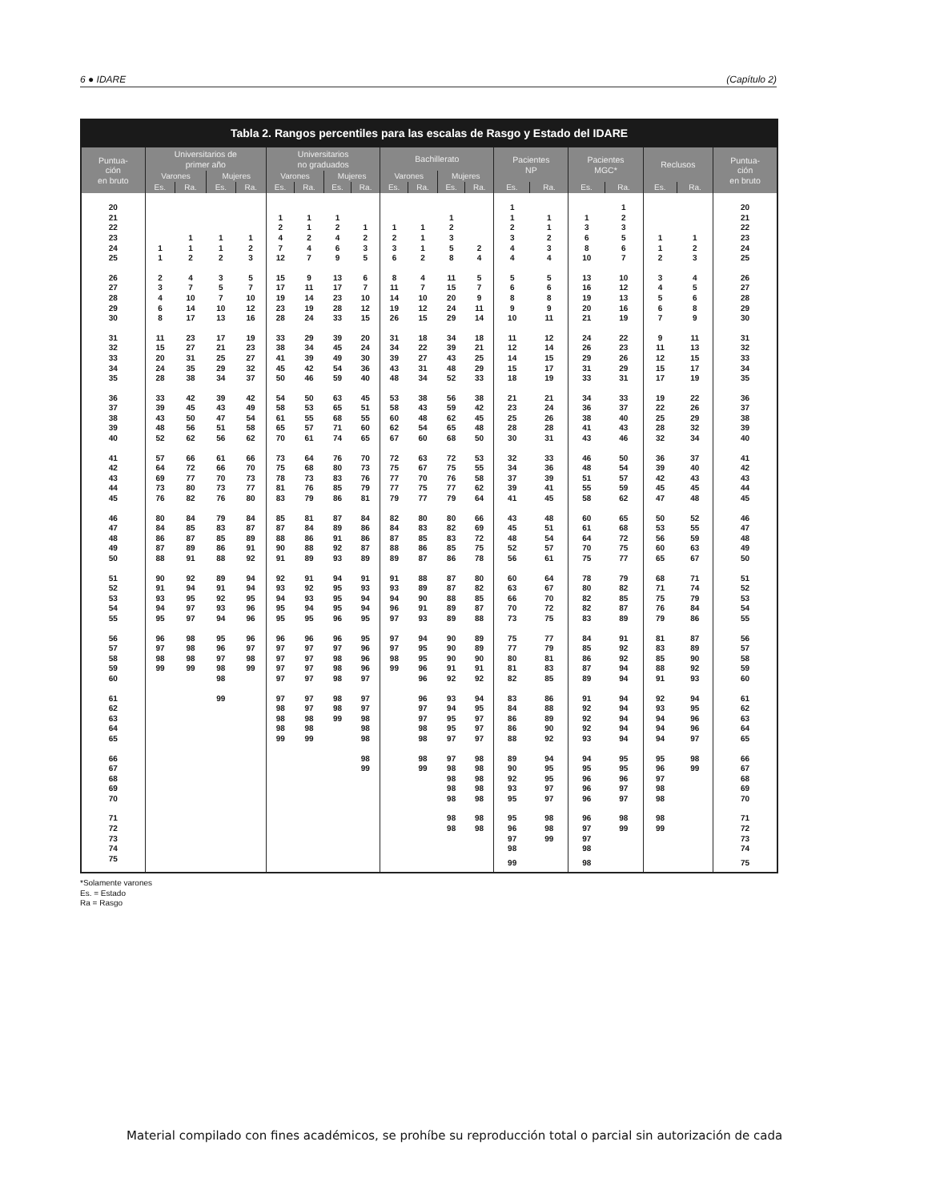6 ● IDARE (Capítulo 2)
Tabla 2. Rangos percentiles para las escalas de Rasgo y Estado del IDARE
| Puntua- ción en bruto | Universitarios de primer año | | | | Universitarios no graduados | | | | Bachillerato | | | | Pacientes NP | | Pacientes MGC* | | Reclusos | | Puntua- ción en bruto |
| --- | --- | --- | --- | --- | --- | --- | --- | --- | --- | --- | --- | --- | --- | --- | --- | --- | --- | --- | --- |
| | Varones | | Mujeres | | Varones | | Mujeres | | Varones | | Mujeres | | | | | | | | |
| | Es. | Ra. | Es. | Ra. | Es. | Ra. | Es. | Ra. | Es. | Ra. | Es. | Ra. | Es. | Ra. | Es. | Ra. | Es. | Ra. | |
| 20 | | | | | | | | | | | | | 1 | | | 1 | | | 20 |
| 21 | | | | | 1 | 1 | 1 | | | | 1 | | 1 | 1 | 1 | 2 | | | 21 |
| 22 | | | | | 2 | 1 | 2 | 1 | 1 | 1 | 2 | | 2 | 1 | 3 | 3 | | | 22 |
| 23 | | 1 | 1 | 1 | 4 | 2 | 4 | 2 | 2 | 1 | 3 | | 3 | 2 | 6 | 5 | 1 | 1 | 23 |
| 24 | 1 | 1 | 1 | 2 | 7 | 4 | 6 | 3 | 3 | 1 | 5 | 2 | 4 | 3 | 8 | 6 | 1 | 2 | 24 |
| 25 | 1 | 2 | 2 | 3 | 12 | 7 | 9 | 5 | 6 | 2 | 8 | 4 | 4 | 4 | 10 | 7 | 2 | 3 | 25 |
| 26 | 2 | 4 | 3 | 5 | 15 | 9 | 13 | 6 | 8 | 4 | 11 | 5 | 5 | 5 | 13 | 10 | 3 | 4 | 26 |
| 27 | 3 | 7 | 5 | 7 | 17 | 11 | 17 | 7 | 11 | 7 | 15 | 7 | 6 | 6 | 16 | 12 | 4 | 5 | 27 |
| 28 | 4 | 10 | 7 | 10 | 19 | 14 | 23 | 10 | 14 | 10 | 20 | 9 | 8 | 8 | 19 | 13 | 5 | 6 | 28 |
| 29 | 6 | 14 | 10 | 12 | 23 | 19 | 28 | 12 | 19 | 12 | 24 | 11 | 9 | 9 | 20 | 16 | 6 | 8 | 29 |
| 30 | 8 | 17 | 13 | 16 | 28 | 24 | 33 | 15 | 26 | 15 | 29 | 14 | 10 | 11 | 21 | 19 | 7 | 9 | 30 |
| 31 | 11 | 23 | 17 | 19 | 33 | 29 | 39 | 20 | 31 | 18 | 34 | 18 | 11 | 12 | 24 | 22 | 9 | 11 | 31 |
| 32 | 15 | 27 | 21 | 23 | 38 | 34 | 45 | 24 | 34 | 22 | 39 | 21 | 12 | 14 | 26 | 23 | 11 | 13 | 32 |
| 33 | 20 | 31 | 25 | 27 | 41 | 39 | 49 | 30 | 39 | 27 | 43 | 25 | 14 | 15 | 29 | 26 | 12 | 15 | 33 |
| 34 | 24 | 35 | 29 | 32 | 45 | 42 | 54 | 36 | 43 | 31 | 48 | 29 | 15 | 17 | 31 | 29 | 15 | 17 | 34 |
| 35 | 28 | 38 | 34 | 37 | 50 | 46 | 59 | 40 | 48 | 34 | 52 | 33 | 18 | 19 | 33 | 31 | 17 | 19 | 35 |
| 36 | 33 | 42 | 39 | 42 | 54 | 50 | 63 | 45 | 53 | 38 | 56 | 38 | 21 | 21 | 34 | 33 | 19 | 22 | 36 |
| 37 | 39 | 45 | 43 | 49 | 58 | 53 | 65 | 51 | 58 | 43 | 59 | 42 | 23 | 24 | 36 | 37 | 22 | 26 | 37 |
| 38 | 43 | 50 | 47 | 54 | 61 | 55 | 68 | 55 | 60 | 48 | 62 | 45 | 25 | 26 | 38 | 40 | 25 | 29 | 38 |
| 39 | 48 | 56 | 51 | 58 | 65 | 57 | 71 | 60 | 62 | 54 | 65 | 48 | 28 | 28 | 41 | 43 | 28 | 32 | 39 |
| 40 | 52 | 62 | 56 | 62 | 70 | 61 | 74 | 65 | 67 | 60 | 68 | 50 | 30 | 31 | 43 | 46 | 32 | 34 | 40 |
| 41 | 57 | 66 | 61 | 66 | 73 | 64 | 76 | 70 | 72 | 63 | 72 | 53 | 32 | 33 | 46 | 50 | 36 | 37 | 41 |
| 42 | 64 | 72 | 66 | 70 | 75 | 68 | 80 | 73 | 75 | 67 | 75 | 55 | 34 | 36 | 48 | 54 | 39 | 40 | 42 |
| 43 | 69 | 77 | 70 | 73 | 78 | 73 | 83 | 76 | 77 | 70 | 76 | 58 | 37 | 39 | 51 | 57 | 42 | 43 | 43 |
| 44 | 73 | 80 | 73 | 77 | 81 | 76 | 85 | 79 | 77 | 75 | 77 | 62 | 39 | 41 | 55 | 59 | 45 | 45 | 44 |
| 45 | 76 | 82 | 76 | 80 | 83 | 79 | 86 | 81 | 79 | 77 | 79 | 64 | 41 | 45 | 58 | 62 | 47 | 48 | 45 |
| 46 | 80 | 84 | 79 | 84 | 85 | 81 | 87 | 84 | 82 | 80 | 80 | 66 | 43 | 48 | 60 | 65 | 50 | 52 | 46 |
| 47 | 84 | 85 | 83 | 87 | 87 | 84 | 89 | 86 | 84 | 83 | 82 | 69 | 45 | 51 | 61 | 68 | 53 | 55 | 47 |
| 48 | 86 | 87 | 85 | 89 | 88 | 86 | 91 | 86 | 87 | 85 | 83 | 72 | 48 | 54 | 64 | 72 | 56 | 59 | 48 |
| 49 | 87 | 89 | 86 | 91 | 90 | 88 | 92 | 87 | 88 | 86 | 85 | 75 | 52 | 57 | 70 | 75 | 60 | 63 | 49 |
| 50 | 88 | 91 | 88 | 92 | 91 | 89 | 93 | 89 | 89 | 87 | 86 | 78 | 56 | 61 | 75 | 77 | 65 | 67 | 50 |
| 51 | 90 | 92 | 89 | 94 | 92 | 91 | 94 | 91 | 91 | 88 | 87 | 80 | 60 | 64 | 78 | 79 | 68 | 71 | 51 |
| 52 | 91 | 94 | 91 | 94 | 93 | 92 | 95 | 93 | 93 | 89 | 87 | 82 | 63 | 67 | 80 | 82 | 71 | 74 | 52 |
| 53 | 93 | 95 | 92 | 95 | 94 | 93 | 95 | 94 | 94 | 90 | 88 | 85 | 66 | 70 | 82 | 85 | 75 | 79 | 53 |
| 54 | 94 | 97 | 93 | 96 | 95 | 94 | 95 | 94 | 96 | 91 | 89 | 87 | 70 | 72 | 82 | 87 | 76 | 84 | 54 |
| 55 | 95 | 97 | 94 | 96 | 95 | 95 | 96 | 95 | 97 | 93 | 89 | 88 | 73 | 75 | 83 | 89 | 79 | 86 | 55 |
| 56 | 96 | 98 | 95 | 96 | 96 | 96 | 96 | 95 | 97 | 94 | 90 | 89 | 75 | 77 | 84 | 91 | 81 | 87 | 56 |
| 57 | 97 | 98 | 96 | 97 | 97 | 97 | 97 | 96 | 97 | 95 | 90 | 89 | 77 | 79 | 85 | 92 | 83 | 89 | 57 |
| 58 | 98 | 98 | 97 | 98 | 97 | 97 | 98 | 96 | 98 | 95 | 90 | 90 | 80 | 81 | 86 | 92 | 85 | 90 | 58 |
| 59 | 99 | 99 | 98 | 99 | 97 | 97 | 98 | 96 | 99 | 96 | 91 | 91 | 81 | 83 | 87 | 94 | 88 | 92 | 59 |
| 60 | | | 98 | | 97 | 97 | 98 | 97 | | 96 | 92 | 92 | 82 | 85 | 89 | 94 | 91 | 93 | 60 |
| 61 | | | 99 | | 97 | 97 | 98 | 97 | | 96 | 93 | 94 | 83 | 86 | 91 | 94 | 92 | 94 | 61 |
| 62 | | | | | 98 | 97 | 98 | 97 | | 97 | 94 | 95 | 84 | 88 | 92 | 94 | 93 | 95 | 62 |
| 63 | | | | | 98 | 98 | 99 | 98 | | 97 | 95 | 97 | 86 | 89 | 92 | 94 | 94 | 96 | 63 |
| 64 | | | | | 98 | 98 | | 98 | | 98 | 95 | 97 | 86 | 90 | 92 | 94 | 94 | 96 | 64 |
| 65 | | | | | 99 | 99 | | 98 | | 98 | 97 | 97 | 88 | 92 | 93 | 94 | 94 | 97 | 65 |
| 66 | | | | | | | | 98 | | 98 | 97 | 98 | 89 | 94 | 94 | 95 | 95 | 98 | 66 |
| 67 | | | | | | | | 99 | | 99 | 98 | 98 | 90 | 95 | 95 | 95 | 96 | 99 | 67 |
| 68 | | | | | | | | | | | 98 | 98 | 92 | 95 | 96 | 96 | 97 | | 68 |
| 69 | | | | | | | | | | | 98 | 98 | 93 | 97 | 96 | 97 | 98 | | 69 |
| 70 | | | | | | | | | | | 98 | 98 | 95 | 97 | 96 | 97 | 98 | | 70 |
| 71 | | | | | | | | | | | 98 | 98 | 95 | 98 | 96 | 98 | 98 | | 71 |
| 72 | | | | | | | | | | | 98 | 98 | 96 | 98 | 97 | 99 | 99 | | 72 |
| 73 | | | | | | | | | | | | | 97 | 99 | 97 | | | | 73 |
| 74 | | | | | | | | | | | | | 98 | | 98 | | | | 74 |
| 75 | | | | | | | | | | | | | 99 | | 98 | | | | 75 |
*Solamente varones
Es. = Estado
Ra = Rasgo
Material compilado con fines académicos, se prohíbe su reproducción total o parcial sin autorización de cada